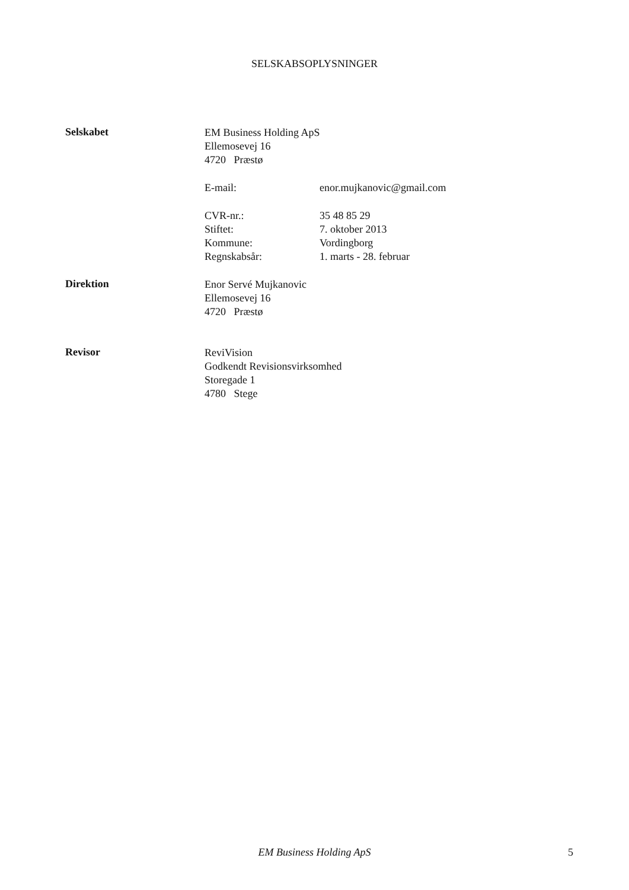SELSKABSOPLYSNINGER
Selskabet
EM Business Holding ApS
Ellemosevej 16
4720 Præstø
E-mail: enor.mujkanovic@gmail.com
CVR-nr.: 35 48 85 29
Stiftet: 7. oktober 2013
Kommune: Vordingborg
Regnskabsår: 1. marts - 28. februar
Direktion
Enor Servé Mujkanovic
Ellemosevej 16
4720 Præstø
Revisor
ReviVision
Godkendt Revisionsvirksomhed
Storegade 1
4780 Stege
EM Business Holding ApS 5